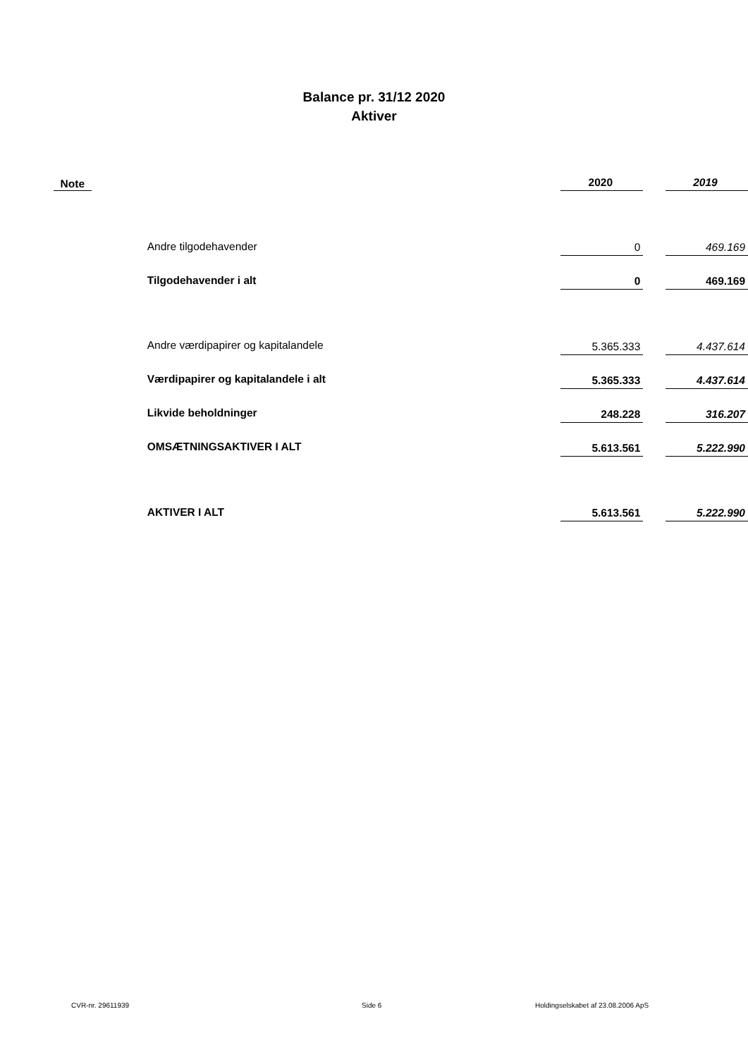Balance pr. 31/12 2020
Aktiver
| Note | | | 2020 | | 2019 |
| | | Andre tilgodehavender | 0 | | 469.169 |
| | | Tilgodehavender i alt | 0 | | 469.169 |
| | | Andre værdipapirer og kapitalandele | 5.365.333 | | 4.437.614 |
| | | Værdipapirer og kapitalandele i alt | 5.365.333 | | 4.437.614 |
| | | Likvide beholdninger | 248.228 | | 316.207 |
| | | OMSÆTNINGSAKTIVER I ALT | 5.613.561 | | 5.222.990 |
| | | AKTIVER I ALT | 5.613.561 | | 5.222.990 |
CVR-nr. 29611939 Side 6 Holdingselskabet af 23.08.2006 ApS